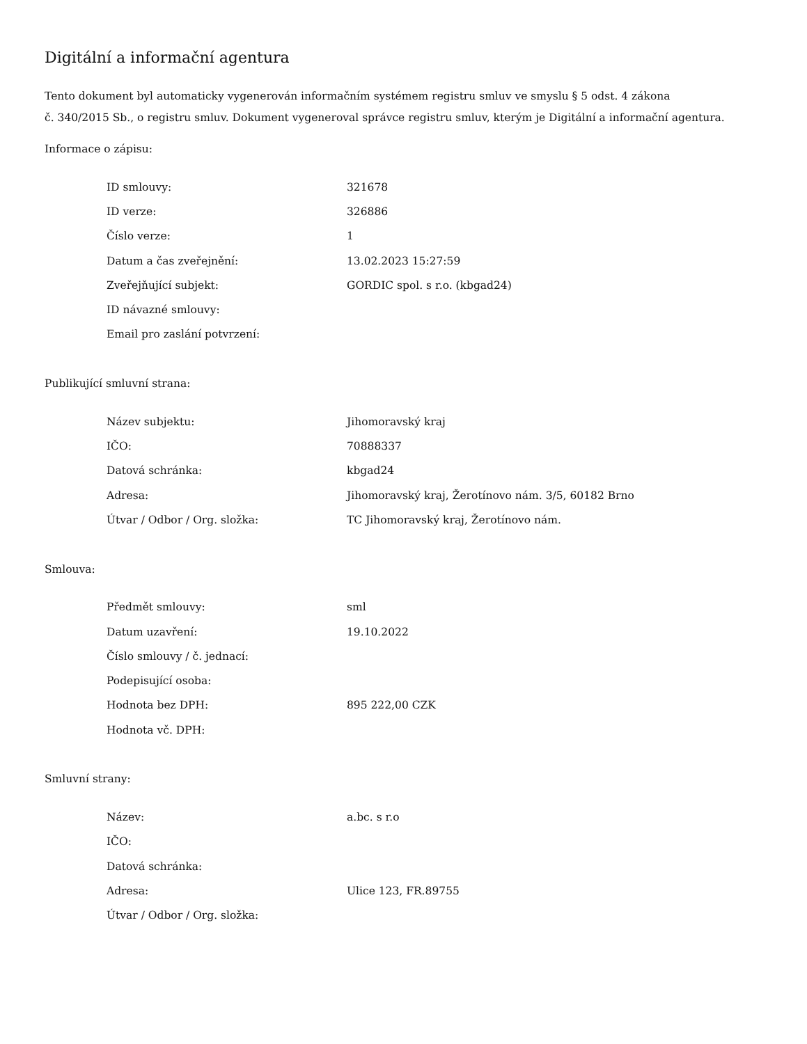Digitální a informační agentura
Tento dokument byl automaticky vygenerován informačním systémem registru smluv ve smyslu § 5 odst. 4 zákona
č. 340/2015 Sb., o registru smluv. Dokument vygeneroval správce registru smluv, kterým je Digitální a informační agentura.
Informace o zápisu:
| ID smlouvy: | 321678 |
| ID verze: | 326886 |
| Číslo verze: | 1 |
| Datum a čas zveřejnění: | 13.02.2023 15:27:59 |
| Zveřejňující subjekt: | GORDIC spol. s r.o. (kbgad24) |
| ID návazné smlouvy: | |
| Email pro zaslání potvrzení: | |
Publikující smluvní strana:
| Název subjektu: | Jihomoravský kraj |
| IČO: | 70888337 |
| Datová schránka: | kbgad24 |
| Adresa: | Jihomoravský kraj, Žerotínovo nám. 3/5, 60182 Brno |
| Útvar / Odbor / Org. složka: | TC Jihomoravský kraj, Žerotínovo nám. |
Smlouva:
| Předmět smlouvy: | sml |
| Datum uzavření: | 19.10.2022 |
| Číslo smlouvy / č. jednací: | |
| Podepisující osoba: | |
| Hodnota bez DPH: | 895 222,00 CZK |
| Hodnota vč. DPH: | |
Smluvní strany:
| Název: | a.bc. s r.o |
| IČO: | |
| Datová schránka: | |
| Adresa: | Ulice 123, FR.89755 |
| Útvar / Odbor / Org. složka: | |